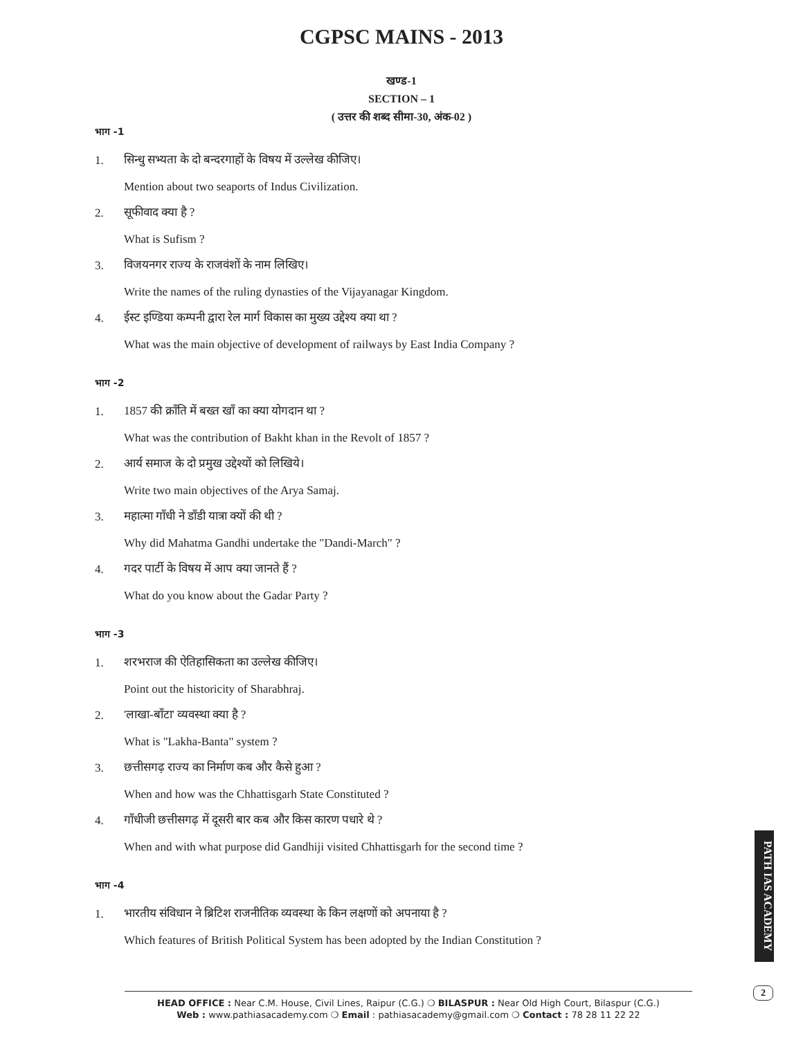CGPSC MAINS - 2013
खण्ड-1
SECTION – 1
( उत्तर की शब्द सीमा-30, अंक-02 )
भाग -1
1. सिन्धु सभ्यता के दो बन्दरगाहों के विषय में उल्लेख कीजिए।
Mention about two seaports of Indus Civilization.
2. सूफीवाद क्या है ?
What is Sufism ?
3. विजयनगर राज्य के राजवंशों के नाम लिखिए।
Write the names of the ruling dynasties of the Vijayanagar Kingdom.
4. ईस्ट इण्डिया कम्पनी द्वारा रेल मार्ग विकास का मुख्य उद्देश्य क्या था ?
What was the main objective of development of railways by East India Company ?
भाग -2
1. 1857 की क्राँति में बख्त खाँ का क्या योगदान था ?
What was the contribution of Bakht khan in the Revolt of 1857 ?
2. आर्य समाज के दो प्रमुख उद्देश्यों को लिखिये।
Write two main objectives of the Arya Samaj.
3. महात्मा गाँधी ने डाँडी यात्रा क्यों की थी ?
Why did Mahatma Gandhi undertake the "Dandi-March" ?
4. गदर पार्टी के विषय में आप क्या जानते हैं ?
What do you know about the Gadar Party ?
भाग -3
1. शरभराज की ऐतिहासिकता का उल्लेख कीजिए।
Point out the historicity of Sharabhraj.
2. 'लाखा-बाँटा' व्यवस्था क्या है ?
What is "Lakha-Banta" system ?
3. छत्तीसगढ़ राज्य का निर्माण कब और कैसे हुआ ?
When and how was the Chhattisgarh State Constituted ?
4. गाँधीजी छत्तीसगढ़ में दूसरी बार कब और किस कारण पधारे थे ?
When and with what purpose did Gandhiji visited Chhattisgarh for the second time ?
भाग -4
1. भारतीय संविधान ने ब्रिटिश राजनीतिक व्यवस्था के किन लक्षणों को अपनाया है ?
Which features of British Political System has been adopted by the Indian Constitution ?
PATH IAS ACADEMY
2
HEAD OFFICE : Near C.M. House, Civil Lines, Raipur (C.G.) ❍ BILASPUR : Near Old High Court, Bilaspur (C.G.)
Web : www.pathiasacademy.com ❍ Email : pathiasacademy@gmail.com ❍ Contact : 78 28 11 22 22